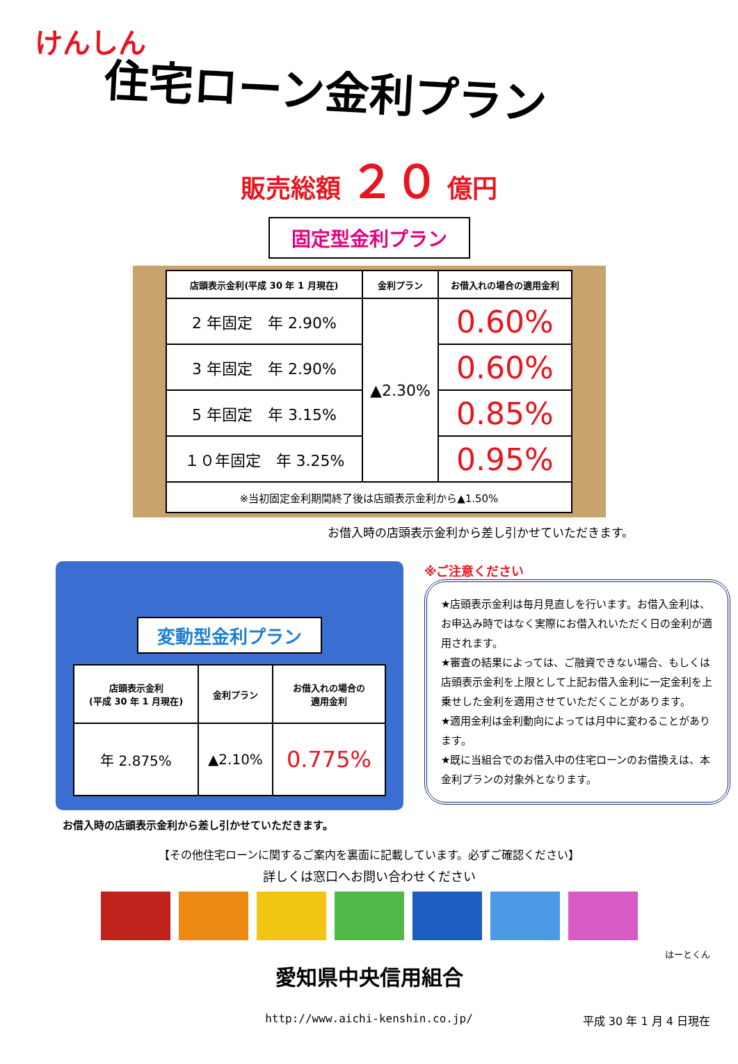けんしん
住宅ローン金利プラン
販売総額 ２０ 億円
固定型金利プラン
| 店頭表示金利(平成 30 年 1 月現在) | 金利プラン | お借入れの場合の適用金利 |
| --- | --- | --- |
| 2 年固定 年 2.90% | ▲2.30% | 0.60% |
| 3 年固定 年 2.90% | | 0.60% |
| 5 年固定 年 3.15% | | 0.85% |
| １０年固定 年 3.25% | | 0.95% |
| ※当初固定金利期間終了後は店頭表示金利から▲1.50% | | |
お借入時の店頭表示金利から差し引かせていただきます。
変動型金利プラン
| 店頭表示金利 (平成 30 年 1 月現在) | 金利プラン | お借入れの場合の 適用金利 |
| --- | --- | --- |
| 年 2.875% | ▲2.10% | 0.775% |
お借入時の店頭表示金利から差し引かせていただきます。
※ご注意ください
★店頭表示金利は毎月見直しを行います。お借入金利は、お申込み時ではなく実際にお借入れいただく日の金利が適用されます。
★審査の結果によっては、ご融資できない場合、もしくは店頭表示金利を上限として上記お借入金利に一定金利を上乗せした金利を適用させていただくことがあります。
★適用金利は金利動向によっては月中に変わることがあります。
★既に当組合でのお借入中の住宅ローンのお借換えは、本金利プランの対象外となります。
【その他住宅ローンに関するご案内を裏面に記載しています。必ずご確認ください】
詳しくは窓口へお問い合わせください
はーとくん
愛知県中央信用組合
平成 30 年 1 月 4 日現在
http://www.aichi-kenshin.co.jp/